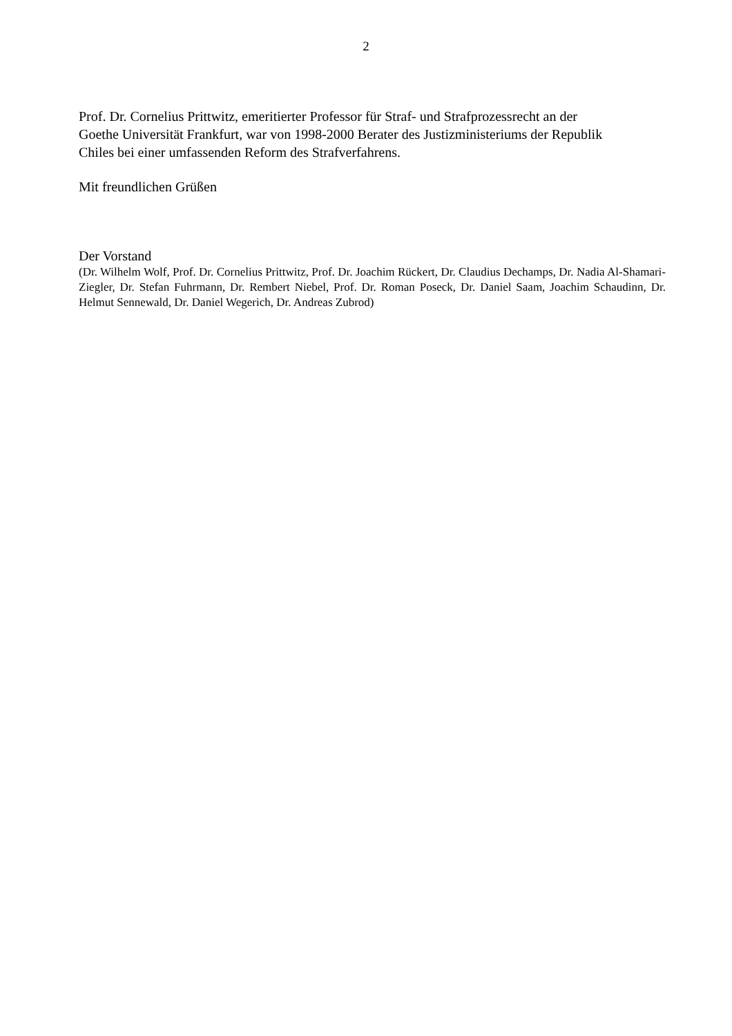2
Prof. Dr. Cornelius Prittwitz, emeritierter Professor für Straf- und Strafprozessrecht an der
Goethe Universität Frankfurt, war von 1998-2000 Berater des Justizministeriums der Republik
Chiles bei einer umfassenden Reform des Strafverfahrens.
Mit freundlichen Grüßen
Der Vorstand
(Dr. Wilhelm Wolf, Prof. Dr. Cornelius Prittwitz, Prof. Dr. Joachim Rückert, Dr. Claudius Dechamps, Dr. Nadia Al-Shamari-Ziegler, Dr. Stefan Fuhrmann, Dr. Rembert Niebel, Prof. Dr. Roman Poseck, Dr. Daniel Saam, Joachim Schaudinn, Dr. Helmut Sennewald, Dr. Daniel Wegerich, Dr. Andreas Zubrod)